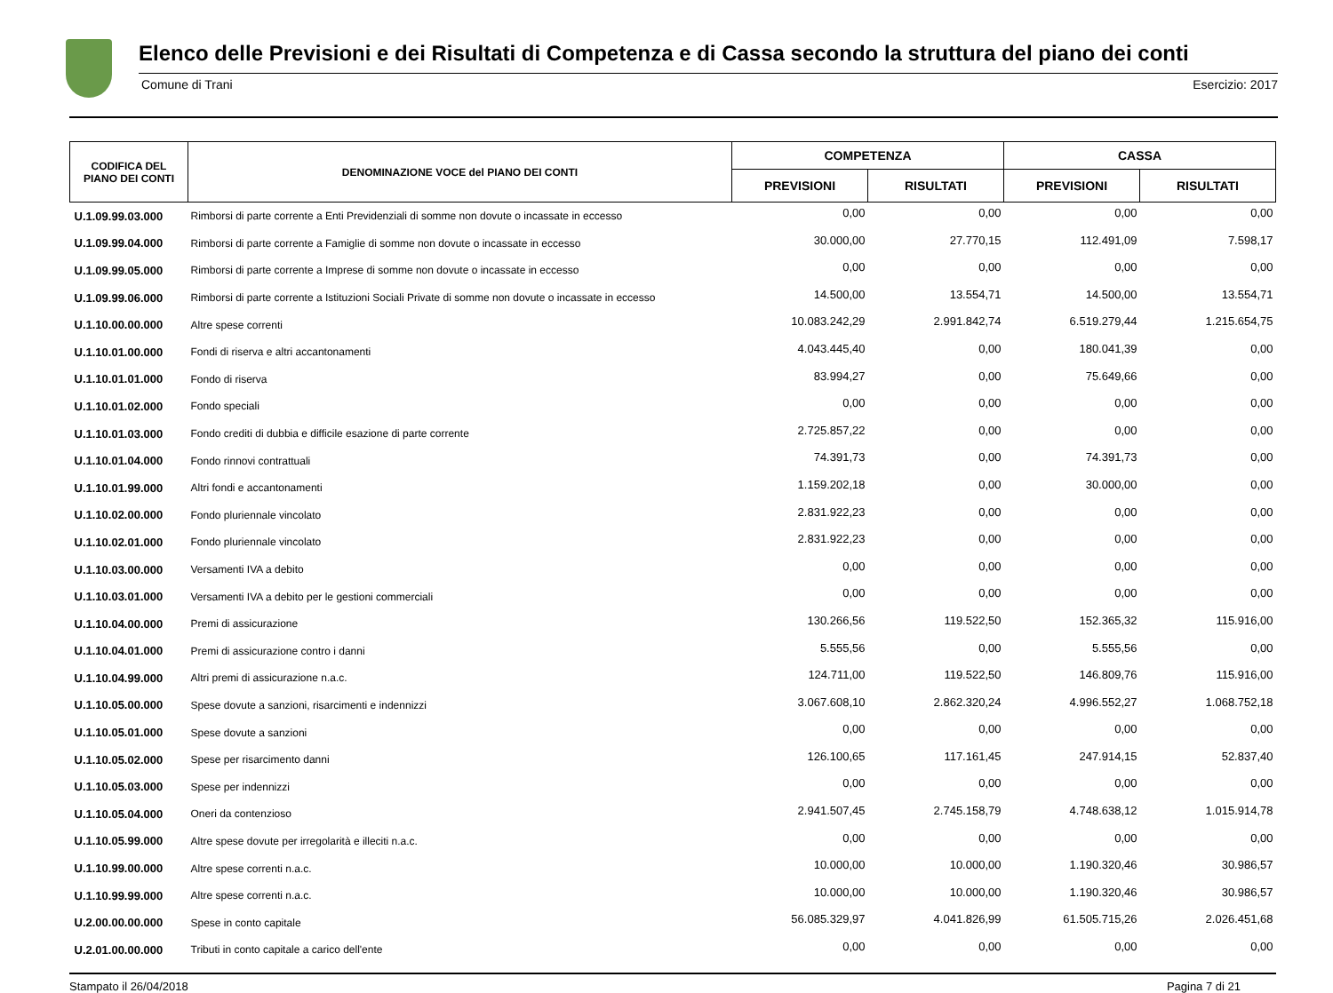Elenco delle Previsioni e dei Risultati di Competenza e di Cassa secondo la struttura del piano dei conti
Comune di Trani Esercizio: 2017
| CODIFICA DEL PIANO DEI CONTI | DENOMINAZIONE VOCE del PIANO DEI CONTI | COMPETENZA | | CASSA | |
| --- | --- | --- | --- | --- | --- |
| | | PREVISIONI | RISULTATI | PREVISIONI | RISULTATI |
| U.1.09.99.03.000 | Rimborsi di parte corrente a Enti Previdenziali di somme non dovute o incassate in eccesso | 0,00 | 0,00 | 0,00 | 0,00 |
| U.1.09.99.04.000 | Rimborsi di parte corrente a Famiglie di somme non dovute o incassate in eccesso | 30.000,00 | 27.770,15 | 112.491,09 | 7.598,17 |
| U.1.09.99.05.000 | Rimborsi di parte corrente a Imprese di somme non dovute o incassate in eccesso | 0,00 | 0,00 | 0,00 | 0,00 |
| U.1.09.99.06.000 | Rimborsi di parte corrente a Istituzioni Sociali Private di somme non dovute o incassate in eccesso | 14.500,00 | 13.554,71 | 14.500,00 | 13.554,71 |
| U.1.10.00.00.000 | Altre spese correnti | 10.083.242,29 | 2.991.842,74 | 6.519.279,44 | 1.215.654,75 |
| U.1.10.01.00.000 | Fondi di riserva e altri accantonamenti | 4.043.445,40 | 0,00 | 180.041,39 | 0,00 |
| U.1.10.01.01.000 | Fondo di riserva | 83.994,27 | 0,00 | 75.649,66 | 0,00 |
| U.1.10.01.02.000 | Fondo speciali | 0,00 | 0,00 | 0,00 | 0,00 |
| U.1.10.01.03.000 | Fondo crediti di dubbia e difficile esazione di parte corrente | 2.725.857,22 | 0,00 | 0,00 | 0,00 |
| U.1.10.01.04.000 | Fondo rinnovi contrattuali | 74.391,73 | 0,00 | 74.391,73 | 0,00 |
| U.1.10.01.99.000 | Altri fondi e accantonamenti | 1.159.202,18 | 0,00 | 30.000,00 | 0,00 |
| U.1.10.02.00.000 | Fondo pluriennale vincolato | 2.831.922,23 | 0,00 | 0,00 | 0,00 |
| U.1.10.02.01.000 | Fondo pluriennale vincolato | 2.831.922,23 | 0,00 | 0,00 | 0,00 |
| U.1.10.03.00.000 | Versamenti IVA a debito | 0,00 | 0,00 | 0,00 | 0,00 |
| U.1.10.03.01.000 | Versamenti IVA a debito per le gestioni commerciali | 0,00 | 0,00 | 0,00 | 0,00 |
| U.1.10.04.00.000 | Premi di assicurazione | 130.266,56 | 119.522,50 | 152.365,32 | 115.916,00 |
| U.1.10.04.01.000 | Premi di assicurazione contro i danni | 5.555,56 | 0,00 | 5.555,56 | 0,00 |
| U.1.10.04.99.000 | Altri premi di assicurazione n.a.c. | 124.711,00 | 119.522,50 | 146.809,76 | 115.916,00 |
| U.1.10.05.00.000 | Spese dovute a sanzioni, risarcimenti e indennizzi | 3.067.608,10 | 2.862.320,24 | 4.996.552,27 | 1.068.752,18 |
| U.1.10.05.01.000 | Spese dovute a sanzioni | 0,00 | 0,00 | 0,00 | 0,00 |
| U.1.10.05.02.000 | Spese per risarcimento danni | 126.100,65 | 117.161,45 | 247.914,15 | 52.837,40 |
| U.1.10.05.03.000 | Spese per indennizzi | 0,00 | 0,00 | 0,00 | 0,00 |
| U.1.10.05.04.000 | Oneri da contenzioso | 2.941.507,45 | 2.745.158,79 | 4.748.638,12 | 1.015.914,78 |
| U.1.10.05.99.000 | Altre spese dovute per irregolarità e illeciti n.a.c. | 0,00 | 0,00 | 0,00 | 0,00 |
| U.1.10.99.00.000 | Altre spese correnti n.a.c. | 10.000,00 | 10.000,00 | 1.190.320,46 | 30.986,57 |
| U.1.10.99.99.000 | Altre spese correnti n.a.c. | 10.000,00 | 10.000,00 | 1.190.320,46 | 30.986,57 |
| U.2.00.00.00.000 | Spese in conto capitale | 56.085.329,97 | 4.041.826,99 | 61.505.715,26 | 2.026.451,68 |
| U.2.01.00.00.000 | Tributi in conto capitale a carico dell'ente | 0,00 | 0,00 | 0,00 | 0,00 |
Stampato il 26/04/2018 Pagina 7 di 21